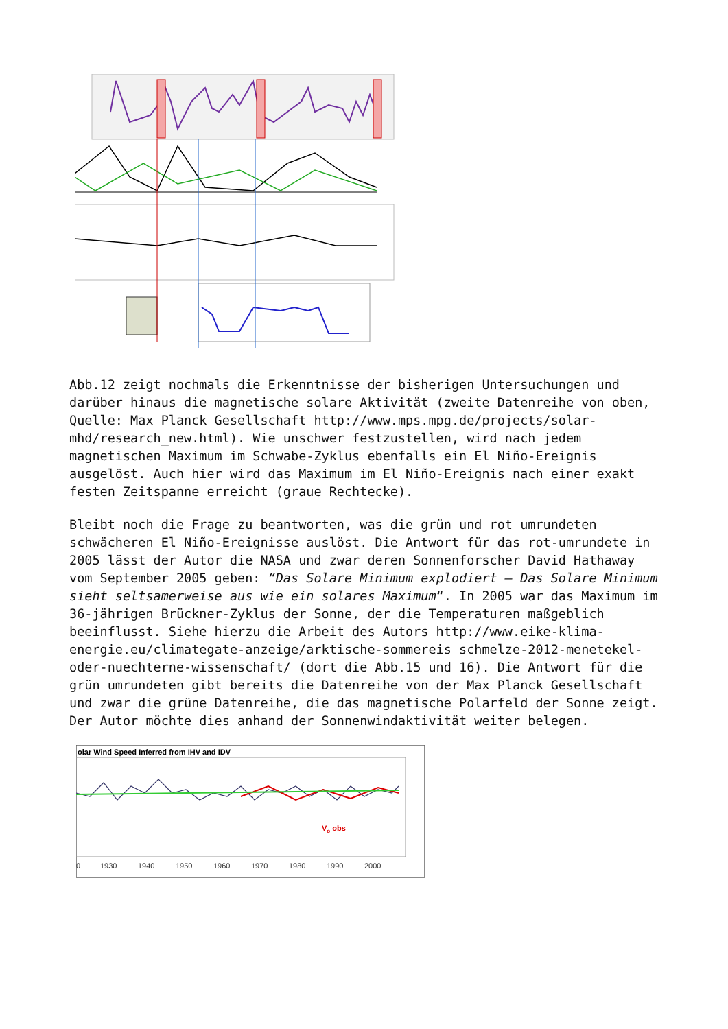Abb.12 zeigt nochmals die Erkenntnisse der bisherigen Untersuchungen und darüber hinaus die magnetische solare Aktivität (zweite Datenreihe von oben, Quelle: Max Planck Gesellschaft http://www.mps.mpg.de/projects/solar-mhd/research_new.html). Wie unschwer festzustellen, wird nach jedem magnetischen Maximum im Schwabe-Zyklus ebenfalls ein El Niño-Ereignis ausgelöst. Auch hier wird das Maximum im El Niño-Ereignis nach einer exakt festen Zeitspanne erreicht (graue Rechtecke).
Bleibt noch die Frage zu beantworten, was die grün und rot umrundeten schwächeren El Niño-Ereignisse auslöst. Die Antwort für das rot-umrundete in 2005 lässt der Autor die NASA und zwar deren Sonnenforscher David Hathaway vom September 2005 geben: “Das Solare Minimum explodiert – Das Solare Minimum sieht seltsamerweise aus wie ein solares Maximum“. In 2005 war das Maximum im 36-jährigen Brückner-Zyklus der Sonne, der die Temperaturen maßgeblich beeinflusst. Siehe hierzu die Arbeit des Autors http://www.eike-klima-energie.eu/climategate-anzeige/arktische-sommereis schmelze-2012-menetekel-oder-nuechterne-wissenschaft/ (dort die Abb.15 und 16). Die Antwort für die grün umrundeten gibt bereits die Datenreihe von der Max Planck Gesellschaft und zwar die grüne Datenreihe, die das magnetische Polarfeld der Sonne zeigt. Der Autor möchte dies anhand der Sonnenwindaktivität weiter belegen.
olar Wind Speed Inferred from IHV and IDV
Vo obs
0
1930
1940
1950
1960
1970
1980
1990
2000